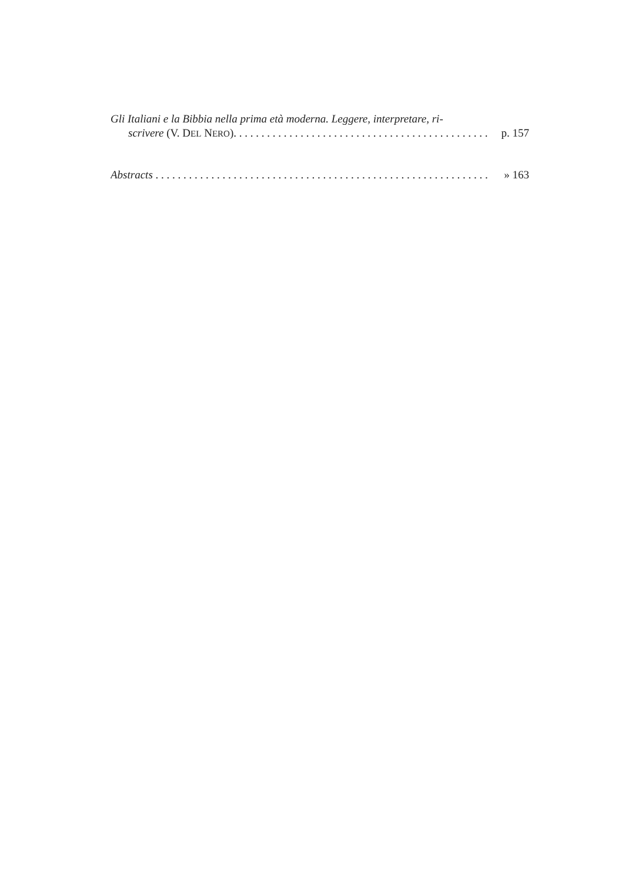Gli Italiani e la Bibbia nella prima età moderna. Leggere, interpretare, ri-
scrivere (V. DEL NERO). . . . . . . . . . . . . . . . . . . . . . . . . . . . . . . . . . . . . . . . . . . . . . p. 157
Abstracts . . . . . . . . . . . . . . . . . . . . . . . . . . . . . . . . . . . . . . . . . . . . . . . . . . . . . . . . . . . . . » 163